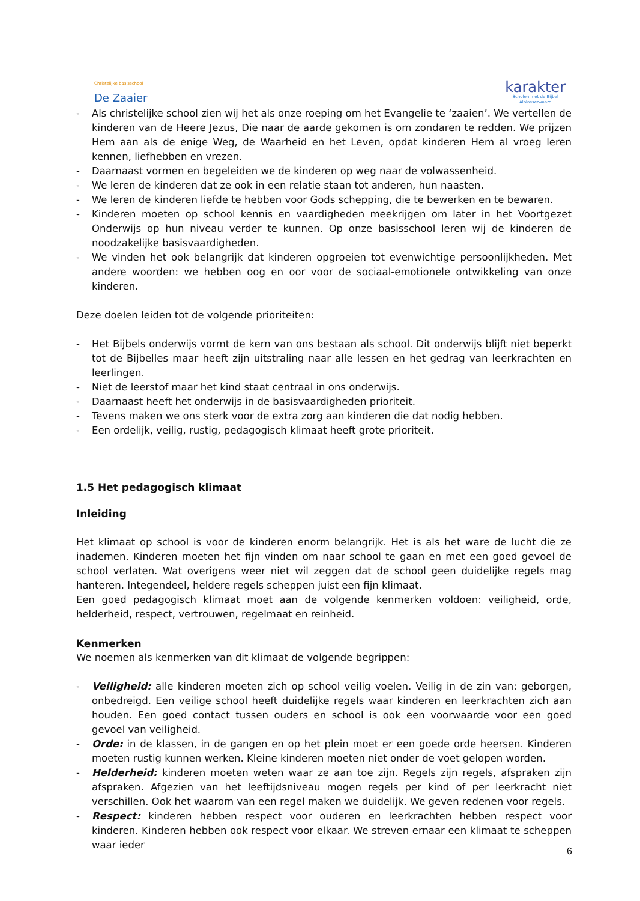Christelijke basisschool
De Zaaier
karakter
Scholen met de Bijbel
Alblasserwaard
- Als christelijke school zien wij het als onze roeping om het Evangelie te ‘zaaien’. We vertellen de kinderen van de Heere Jezus, Die naar de aarde gekomen is om zondaren te redden. We prijzen Hem aan als de enige Weg, de Waarheid en het Leven, opdat kinderen Hem al vroeg leren kennen, liefhebben en vrezen.
- Daarnaast vormen en begeleiden we de kinderen op weg naar de volwassenheid.
- We leren de kinderen dat ze ook in een relatie staan tot anderen, hun naasten.
- We leren de kinderen liefde te hebben voor Gods schepping, die te bewerken en te bewaren.
- Kinderen moeten op school kennis en vaardigheden meekrijgen om later in het Voortgezet Onderwijs op hun niveau verder te kunnen. Op onze basisschool leren wij de kinderen de noodzakelijke basisvaardigheden.
- We vinden het ook belangrijk dat kinderen opgroeien tot evenwichtige persoonlijkheden. Met andere woorden: we hebben oog en oor voor de sociaal-emotionele ontwikkeling van onze kinderen.
Deze doelen leiden tot de volgende prioriteiten:
- Het Bijbels onderwijs vormt de kern van ons bestaan als school. Dit onderwijs blijft niet beperkt tot de Bijbelles maar heeft zijn uitstraling naar alle lessen en het gedrag van leerkrachten en leerlingen.
- Niet de leerstof maar het kind staat centraal in ons onderwijs.
- Daarnaast heeft het onderwijs in de basisvaardigheden prioriteit.
- Tevens maken we ons sterk voor de extra zorg aan kinderen die dat nodig hebben.
- Een ordelijk, veilig, rustig, pedagogisch klimaat heeft grote prioriteit.
1.5 Het pedagogisch klimaat
Inleiding
Het klimaat op school is voor de kinderen enorm belangrijk. Het is als het ware de lucht die ze inademen. Kinderen moeten het fijn vinden om naar school te gaan en met een goed gevoel de school verlaten. Wat overigens weer niet wil zeggen dat de school geen duidelijke regels mag hanteren. Integendeel, heldere regels scheppen juist een fijn klimaat.
Een goed pedagogisch klimaat moet aan de volgende kenmerken voldoen: veiligheid, orde, helderheid, respect, vertrouwen, regelmaat en reinheid.
Kenmerken
We noemen als kenmerken van dit klimaat de volgende begrippen:
- Veiligheid: alle kinderen moeten zich op school veilig voelen. Veilig in de zin van: geborgen, onbedreigd. Een veilige school heeft duidelijke regels waar kinderen en leerkrachten zich aan houden. Een goed contact tussen ouders en school is ook een voorwaarde voor een goed gevoel van veiligheid.
- Orde: in de klassen, in de gangen en op het plein moet er een goede orde heersen. Kinderen moeten rustig kunnen werken. Kleine kinderen moeten niet onder de voet gelopen worden.
- Helderheid: kinderen moeten weten waar ze aan toe zijn. Regels zijn regels, afspraken zijn afspraken. Afgezien van het leeftijdsniveau mogen regels per kind of per leerkracht niet verschillen. Ook het waarom van een regel maken we duidelijk. We geven redenen voor regels.
- Respect: kinderen hebben respect voor ouderen en leerkrachten hebben respect voor kinderen. Kinderen hebben ook respect voor elkaar. We streven ernaar een klimaat te scheppen waar ieder
6